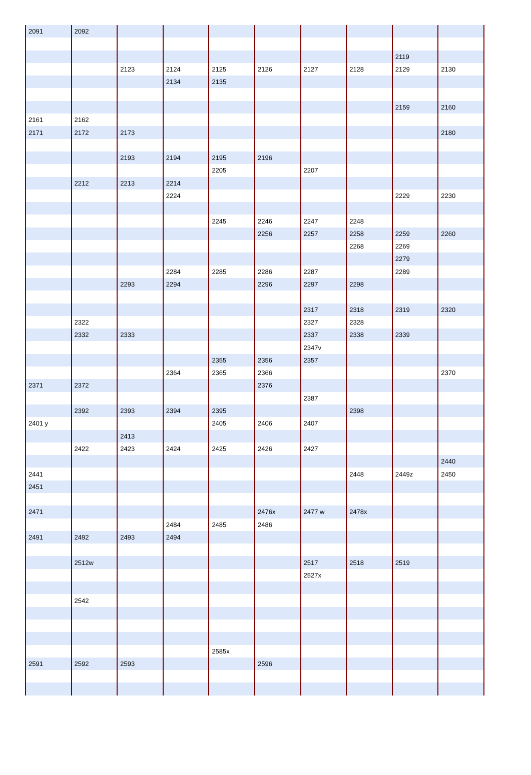| 2091 | 2092 | | | | | | | | |
| | | | | | | | | 2119 | |
| | | 2123 | 2124 | 2125 | 2126 | 2127 | 2128 | 2129 | 2130 |
| | | | 2134 | 2135 | | | | | |
| | | | | | | | | 2159 | 2160 |
| 2161 | 2162 | | | | | | | | |
| 2171 | 2172 | 2173 | | | | | | | 2180 |
| | | 2193 | 2194 | 2195 | 2196 | | | | |
| | | | | 2205 | | 2207 | | | |
| | 2212 | 2213 | 2214 | | | | | | |
| | | | 2224 | | | | | 2229 | 2230 |
| | | | | 2245 | 2246 | 2247 | 2248 | | |
| | | | | | 2256 | 2257 | 2258 | 2259 | 2260 |
| | | | | | | | 2268 | 2269 | |
| | | | | | | | | 2279 | |
| | | | 2284 | 2285 | 2286 | 2287 | | 2289 | |
| | | 2293 | 2294 | | 2296 | 2297 | 2298 | | |
| | | | | | | 2317 | 2318 | 2319 | 2320 |
| | 2322 | | | | | 2327 | 2328 | | |
| | 2332 | 2333 | | | | 2337 | 2338 | 2339 | |
| | | | | | | 2347v | | | |
| | | | | 2355 | 2356 | 2357 | | | |
| | | | 2364 | 2365 | 2366 | | | | 2370 |
| 2371 | 2372 | | | | 2376 | | | | |
| | | | | | | 2387 | | | |
| | 2392 | 2393 | 2394 | 2395 | | | 2398 | | |
| 2401 y | | | | 2405 | 2406 | 2407 | | | |
| | | 2413 | | | | | | | |
| | 2422 | 2423 | 2424 | 2425 | 2426 | 2427 | | | |
| | | | | | | | | | 2440 |
| 2441 | | | | | | | 2448 | 2449z | 2450 |
| 2451 | | | | | | | | | |
| 2471 | | | | | 2476x | 2477 w | 2478x | | |
| | | | 2484 | 2485 | 2486 | | | | |
| 2491 | 2492 | 2493 | 2494 | | | | | | |
| | 2512w | | | | | 2517 | 2518 | 2519 | |
| | | | | | | 2527x | | | |
| | 2542 | | | | | | | | |
| | | | | 2585x | | | | | |
| 2591 | 2592 | 2593 | | | 2596 | | | | |